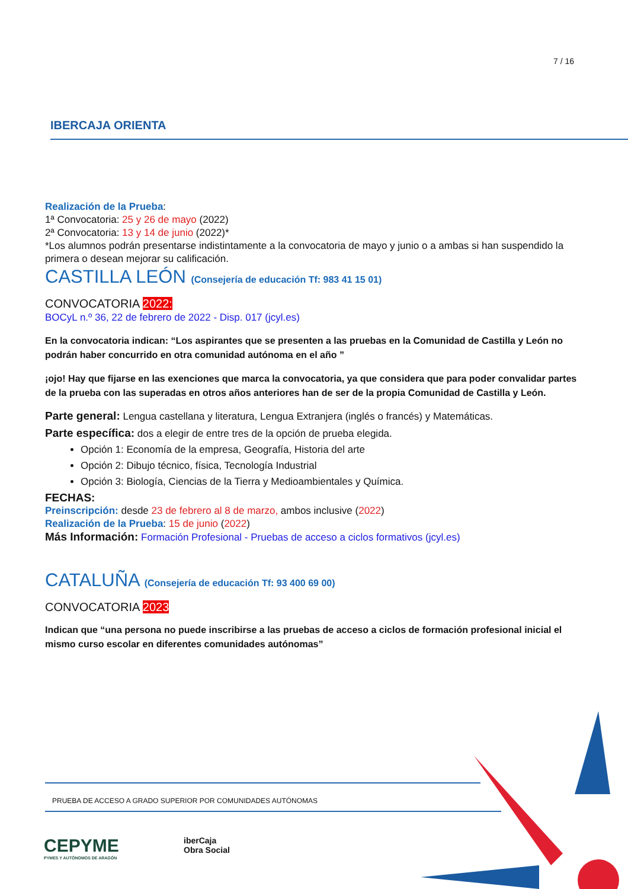7 / 16
IBERCAJA ORIENTA
Realización de la Prueba:
1ª Convocatoria: 25 y 26 de mayo (2022)
2ª Convocatoria: 13 y 14 de junio (2022)*
*Los alumnos podrán presentarse indistintamente a la convocatoria de mayo y junio o a ambas si han suspendido la primera o desean mejorar su calificación.
CASTILLA LEÓN (Consejería de educación Tf: 983 41 15 01)
CONVOCATORIA 2022:
BOCyL n.º 36, 22 de febrero de 2022 - Disp. 017 (jcyl.es)
En la convocatoria indican: “Los aspirantes que se presenten a las pruebas en la Comunidad de Castilla y León no podrán haber concurrido en otra comunidad autónoma en el año ”
¡ojo! Hay que fijarse en las exenciones que marca la convocatoria, ya que considera que para poder convalidar partes de la prueba con las superadas en otros años anteriores han de ser de la propia Comunidad de Castilla y León.
Parte general: Lengua castellana y literatura, Lengua Extranjera (inglés o francés) y Matemáticas.
Parte específica: dos a elegir de entre tres de la opción de prueba elegida.
Opción 1: Economía de la empresa, Geografía, Historia del arte
Opción 2: Dibujo técnico, física, Tecnología Industrial
Opción 3: Biología, Ciencias de la Tierra y Medioambientales y Química.
FECHAS:
Preinscripción: desde 23 de febrero al 8 de marzo, ambos inclusive (2022)
Realización de la Prueba: 15 de junio (2022)
Más Información: Formación Profesional - Pruebas de acceso a ciclos formativos (jcyl.es)
CATALUÑA (Consejería de educación Tf: 93 400 69 00)
CONVOCATORIA 2023
Indican que “una persona no puede inscribirse a las pruebas de acceso a ciclos de formación profesional inicial el mismo curso escolar en diferentes comunidades autónomas”
PRUEBA DE ACCESO A GRADO SUPERIOR POR COMUNIDADES AUTÓNOMAS
CEPYME
PYMES Y AUTÓNOMOS DE ARAGÓN
iberCaja
Obra Social